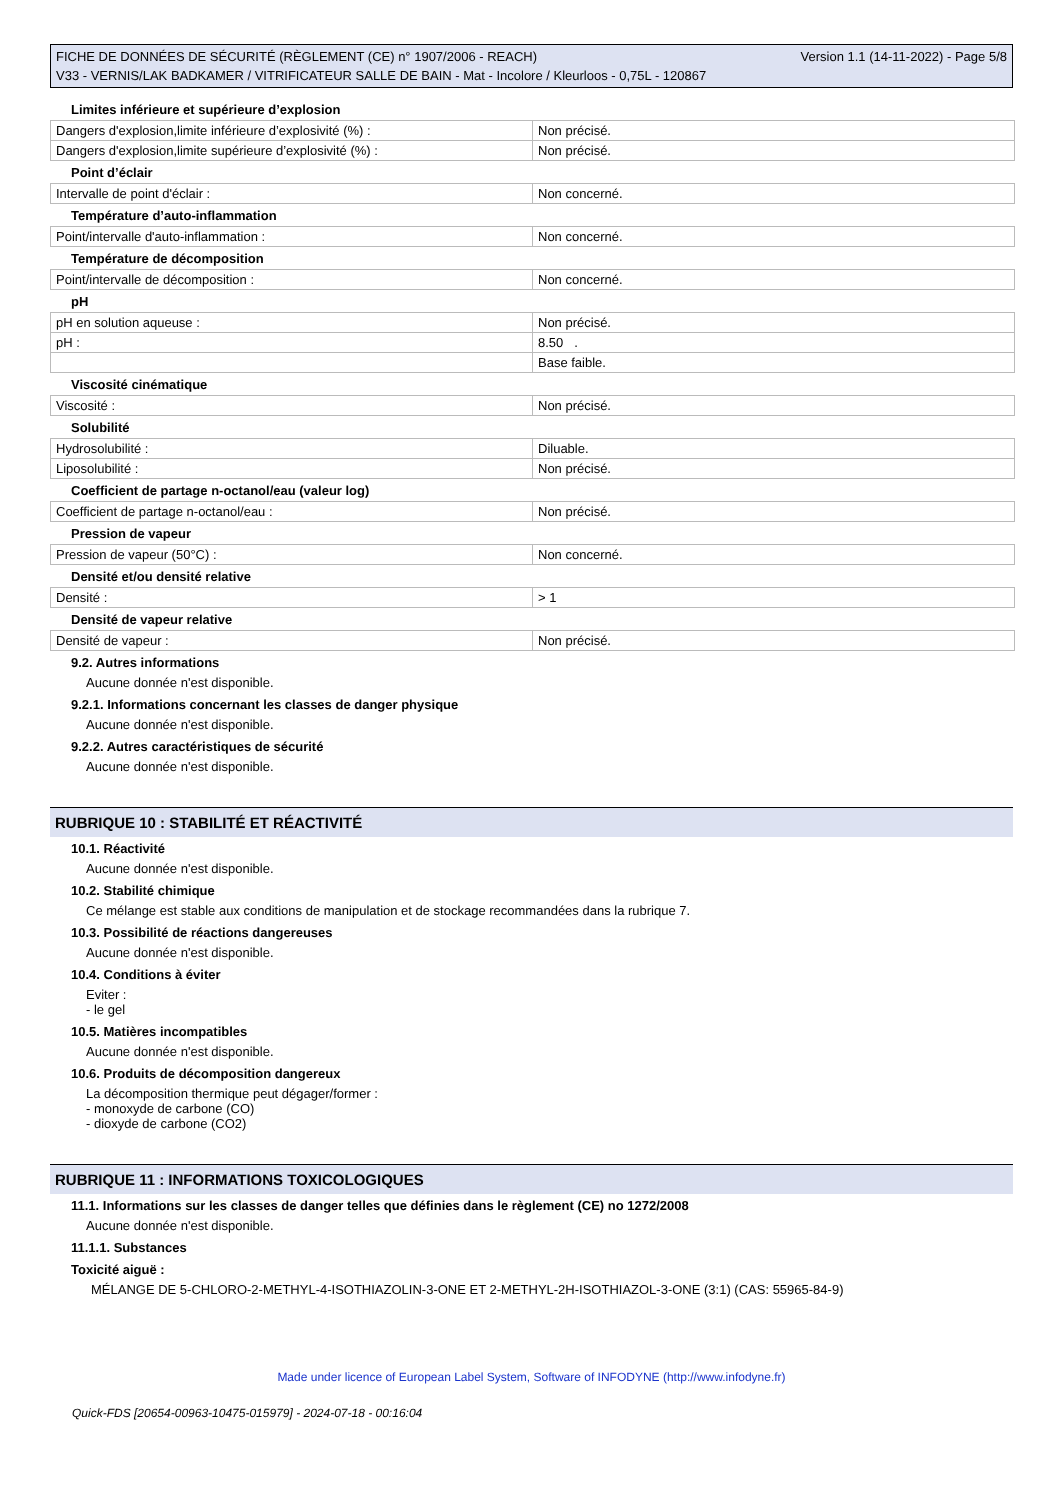FICHE DE DONNÉES DE SÉCURITÉ (RÈGLEMENT (CE) n° 1907/2006 - REACH) Version 1.1 (14-11-2022) - Page 5/8
V33 - VERNIS/LAK BADKAMER / VITRIFICATEUR SALLE DE BAIN - Mat - Incolore / Kleurloos - 0,75L - 120867
Limites inférieure et supérieure d’explosion
| Dangers d'explosion,limite inférieure d’explosivité (%) : | Non précisé. |
| Dangers d'explosion,limite supérieure d’explosivité (%) : | Non précisé. |
Point d’éclair
| Intervalle de point d'éclair : | Non concerné. |
Température d’auto-inflammation
| Point/intervalle d'auto-inflammation : | Non concerné. |
Température de décomposition
| Point/intervalle de décomposition : | Non concerné. |
pH
| pH en solution aqueuse : | Non précisé. |
| pH : | 8.50 . |
| | Base faible. |
Viscosité cinématique
| Viscosité : | Non précisé. |
Solubilité
| Hydrosolubilité : | Diluable. |
| Liposolubilité : | Non précisé. |
Coefficient de partage n-octanol/eau (valeur log)
| Coefficient de partage n-octanol/eau : | Non précisé. |
Pression de vapeur
| Pression de vapeur (50°C) : | Non concerné. |
Densité et/ou densité relative
| Densité : | > 1 |
Densité de vapeur relative
| Densité de vapeur : | Non précisé. |
9.2. Autres informations
Aucune donnée n'est disponible.
9.2.1. Informations concernant les classes de danger physique
Aucune donnée n'est disponible.
9.2.2. Autres caractéristiques de sécurité
Aucune donnée n'est disponible.
RUBRIQUE 10 : STABILITÉ ET RÉACTIVITÉ
10.1. Réactivité
Aucune donnée n'est disponible.
10.2. Stabilité chimique
Ce mélange est stable aux conditions de manipulation et de stockage recommandées dans la rubrique 7.
10.3. Possibilité de réactions dangereuses
Aucune donnée n'est disponible.
10.4. Conditions à éviter
Eviter :
- le gel
10.5. Matières incompatibles
Aucune donnée n'est disponible.
10.6. Produits de décomposition dangereux
La décomposition thermique peut dégager/former :
- monoxyde de carbone (CO)
- dioxyde de carbone (CO2)
RUBRIQUE 11 : INFORMATIONS TOXICOLOGIQUES
11.1. Informations sur les classes de danger telles que définies dans le règlement (CE) no 1272/2008
Aucune donnée n'est disponible.
11.1.1. Substances
Toxicité aiguë :
MÉLANGE DE 5-CHLORO-2-METHYL-4-ISOTHIAZOLIN-3-ONE ET 2-METHYL-2H-ISOTHIAZOL-3-ONE (3:1) (CAS: 55965-84-9)
Made under licence of European Label System, Software of INFODYNE (http://www.infodyne.fr)
Quick-FDS [20654-00963-10475-015979] - 2024-07-18 - 00:16:04